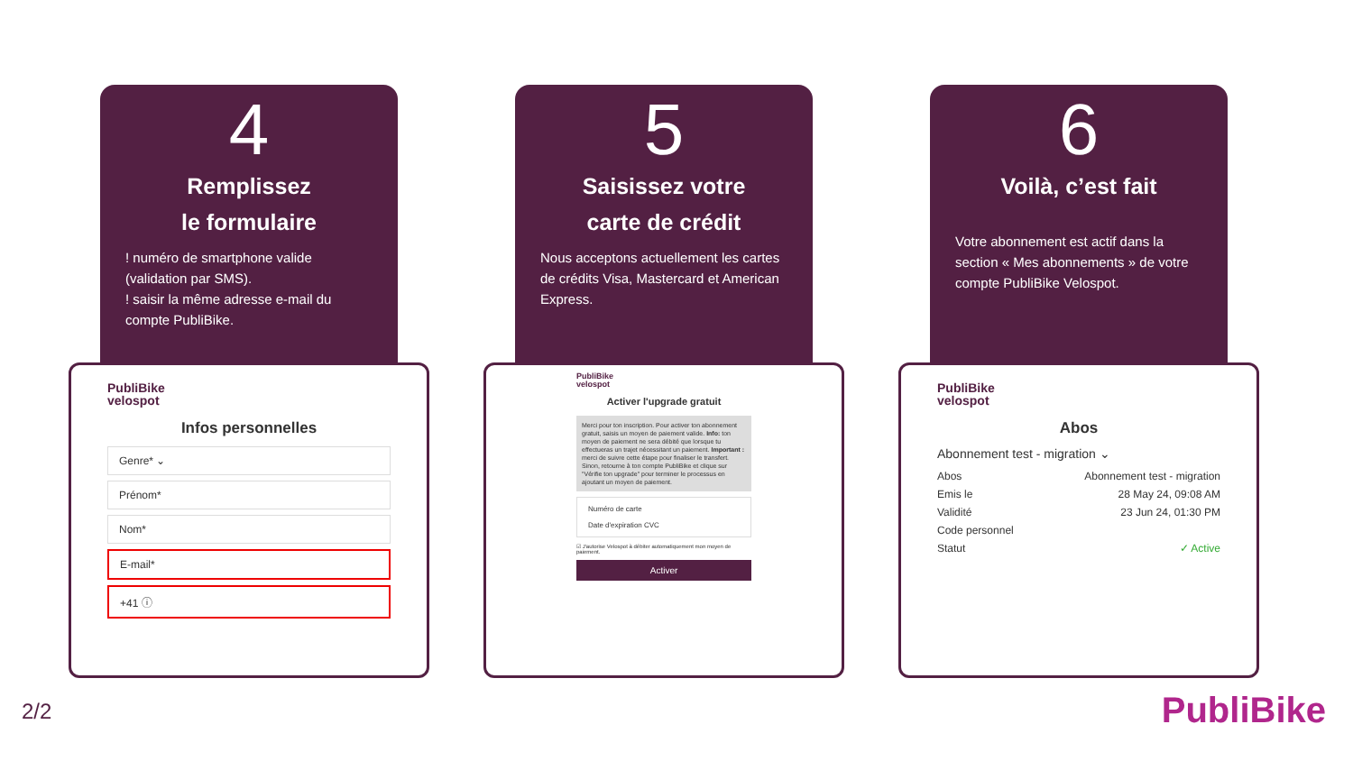4
Remplissez
le formulaire
! numéro de smartphone valide (validation par SMS).
! saisir la même adresse e-mail du compte PubliBike.
PubliBike
velospot
Infos personnelles
Genre* ⌄
Prénom*
Nom*
E-mail*
+41 ⓘ
5
Saisissez votre
carte de crédit
Nous acceptons actuellement les cartes de crédits Visa, Mastercard et American Express.
PubliBike
velospot
Activer l'upgrade gratuit
Merci pour ton inscription. Pour activer ton abonnement gratuit, saisis un moyen de paiement valide. Info: ton moyen de paiement ne sera débité que lorsque tu effectueras un trajet nécessitant un paiement. Important : merci de suivre cette étape pour finaliser le transfert. Sinon, retourne à ton compte PubliBike et clique sur "Vérifie ton upgrade" pour terminer le processus en ajoutant un moyen de paiement.
Numéro de carte
Date d'expiration CVC
☑ J'autorise Velospot à débiter automatiquement mon moyen de paiement.
Activer
6
Voilà, c’est fait
Votre abonnement est actif dans la section « Mes abonnements » de votre compte PubliBike Velospot.
PubliBike
velospot
Abos
Abonnement test - migration ⌄
Abos Abonnement test - migration
Emis le 28 May 24, 09:08 AM
Validité 23 Jun 24, 01:30 PM
Code personnel
Statut ✓ Active
2/2 PubliBike